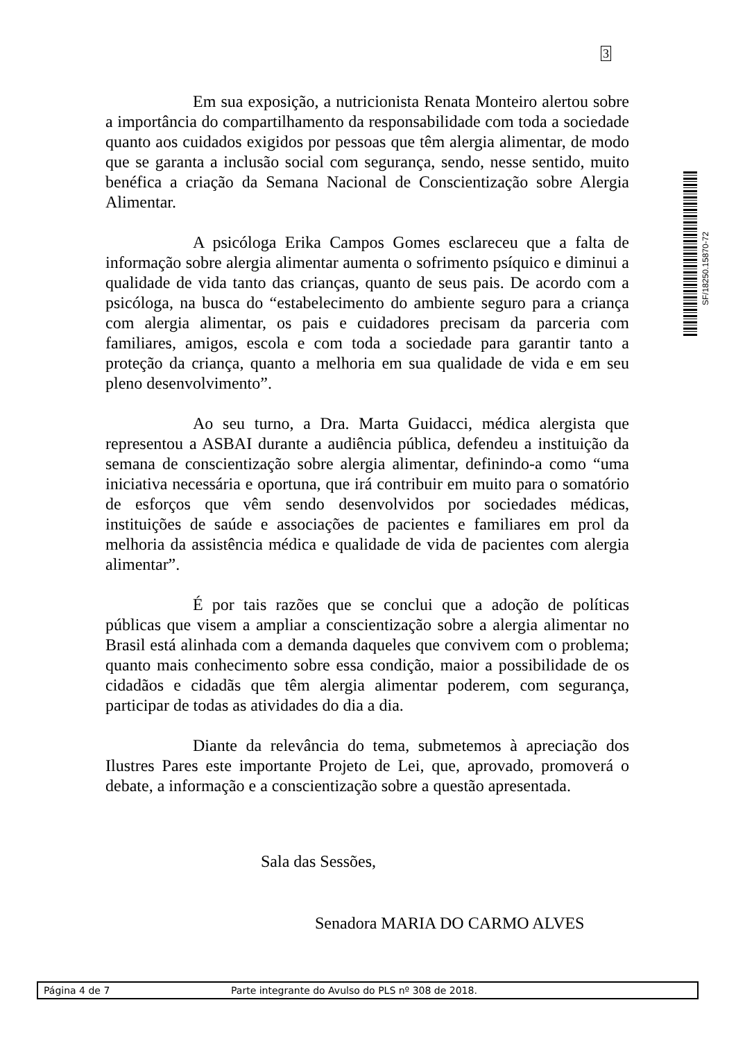3
SF/18250.15870-72
Em sua exposição, a nutricionista Renata Monteiro alertou sobre a importância do compartilhamento da responsabilidade com toda a sociedade quanto aos cuidados exigidos por pessoas que têm alergia alimentar, de modo que se garanta a inclusão social com segurança, sendo, nesse sentido, muito benéfica a criação da Semana Nacional de Conscientização sobre Alergia Alimentar.
A psicóloga Erika Campos Gomes esclareceu que a falta de informação sobre alergia alimentar aumenta o sofrimento psíquico e diminui a qualidade de vida tanto das crianças, quanto de seus pais. De acordo com a psicóloga, na busca do “estabelecimento do ambiente seguro para a criança com alergia alimentar, os pais e cuidadores precisam da parceria com familiares, amigos, escola e com toda a sociedade para garantir tanto a proteção da criança, quanto a melhoria em sua qualidade de vida e em seu pleno desenvolvimento”.
Ao seu turno, a Dra. Marta Guidacci, médica alergista que representou a ASBAI durante a audiência pública, defendeu a instituição da semana de conscientização sobre alergia alimentar, definindo-a como “uma iniciativa necessária e oportuna, que irá contribuir em muito para o somatório de esforços que vêm sendo desenvolvidos por sociedades médicas, instituições de saúde e associações de pacientes e familiares em prol da melhoria da assistência médica e qualidade de vida de pacientes com alergia alimentar”.
É por tais razões que se conclui que a adoção de políticas públicas que visem a ampliar a conscientização sobre a alergia alimentar no Brasil está alinhada com a demanda daqueles que convivem com o problema; quanto mais conhecimento sobre essa condição, maior a possibilidade de os cidadãos e cidadãs que têm alergia alimentar poderem, com segurança, participar de todas as atividades do dia a dia.
Diante da relevância do tema, submetemos à apreciação dos Ilustres Pares este importante Projeto de Lei, que, aprovado, promoverá o debate, a informação e a conscientização sobre a questão apresentada.
Sala das Sessões,
Senadora MARIA DO CARMO ALVES
Página 4 de 7 Parte integrante do Avulso do PLS nº 308 de 2018.